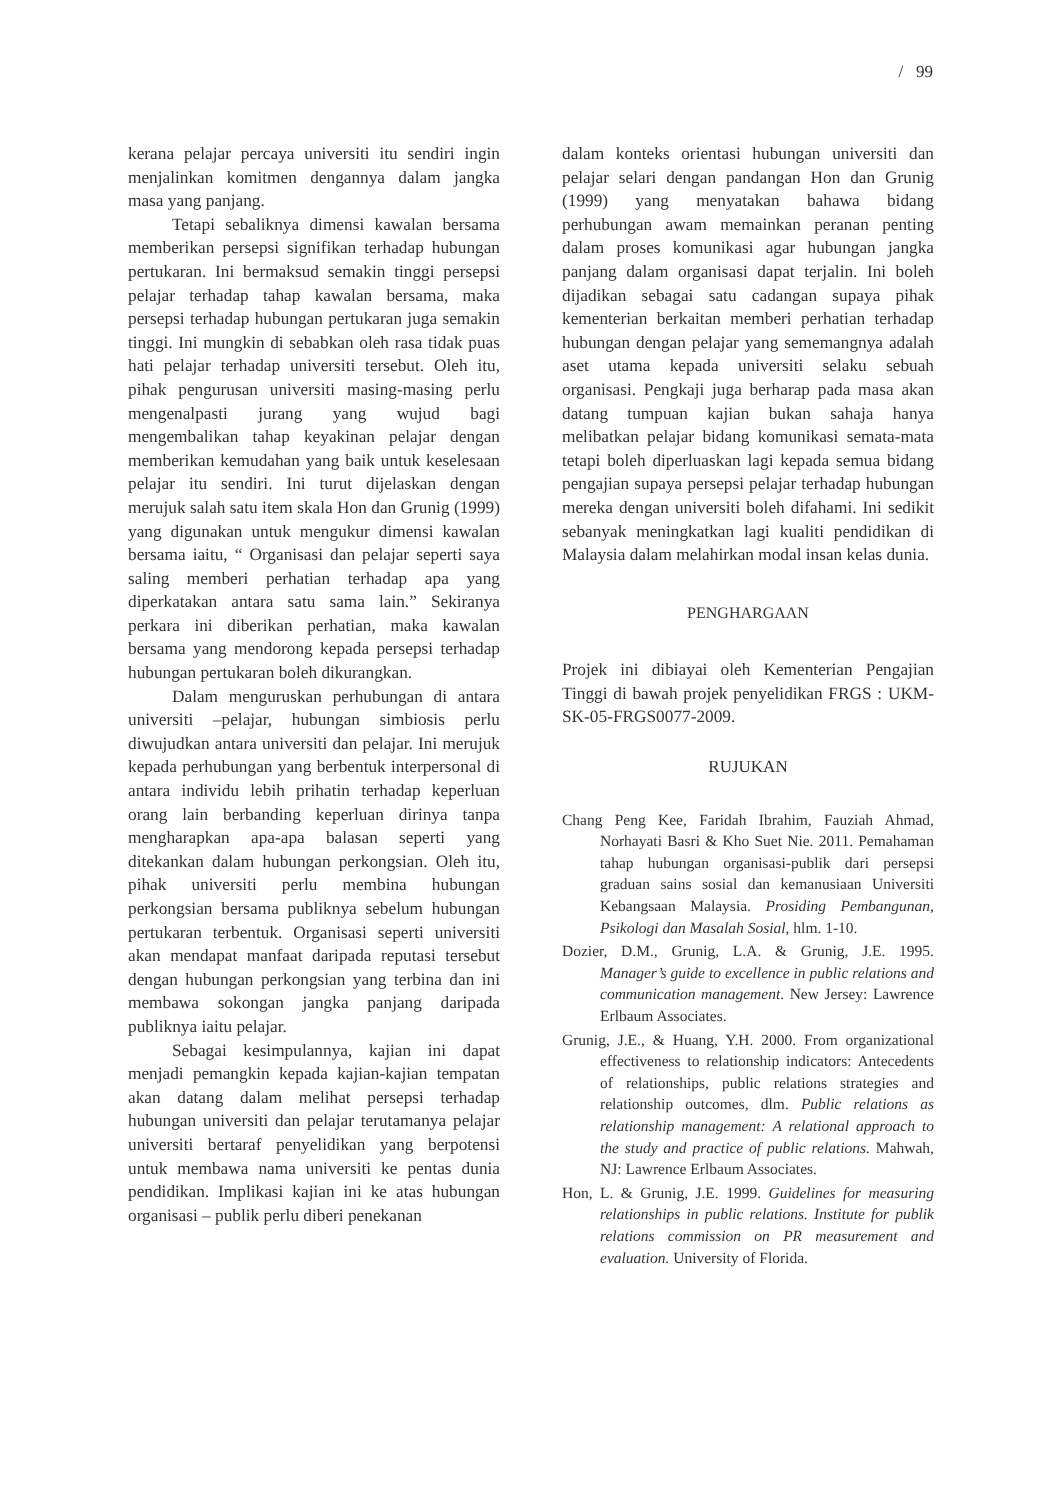/ 99
kerana pelajar percaya universiti itu sendiri ingin menjalinkan komitmen dengannya dalam jangka masa yang panjang.
Tetapi sebaliknya dimensi kawalan bersama memberikan persepsi signifikan terhadap hubungan pertukaran. Ini bermaksud semakin tinggi persepsi pelajar terhadap tahap kawalan bersama, maka persepsi terhadap hubungan pertukaran juga semakin tinggi. Ini mungkin di sebabkan oleh rasa tidak puas hati pelajar terhadap universiti tersebut. Oleh itu, pihak pengurusan universiti masing-masing perlu mengenalpasti jurang yang wujud bagi mengembalikan tahap keyakinan pelajar dengan memberikan kemudahan yang baik untuk keselesaan pelajar itu sendiri. Ini turut dijelaskan dengan merujuk salah satu item skala Hon dan Grunig (1999) yang digunakan untuk mengukur dimensi kawalan bersama iaitu, “ Organisasi dan pelajar seperti saya saling memberi perhatian terhadap apa yang diperkatakan antara satu sama lain.” Sekiranya perkara ini diberikan perhatian, maka kawalan bersama yang mendorong kepada persepsi terhadap hubungan pertukaran boleh dikurangkan.
Dalam menguruskan perhubungan di antara universiti –pelajar, hubungan simbiosis perlu diwujudkan antara universiti dan pelajar. Ini merujuk kepada perhubungan yang berbentuk interpersonal di antara individu lebih prihatin terhadap keperluan orang lain berbanding keperluan dirinya tanpa mengharapkan apa-apa balasan seperti yang ditekankan dalam hubungan perkongsian. Oleh itu, pihak universiti perlu membina hubungan perkongsian bersama publiknya sebelum hubungan pertukaran terbentuk. Organisasi seperti universiti akan mendapat manfaat daripada reputasi tersebut dengan hubungan perkongsian yang terbina dan ini membawa sokongan jangka panjang daripada publiknya iaitu pelajar.
Sebagai kesimpulannya, kajian ini dapat menjadi pemangkin kepada kajian-kajian tempatan akan datang dalam melihat persepsi terhadap hubungan universiti dan pelajar terutamanya pelajar universiti bertaraf penyelidikan yang berpotensi untuk membawa nama universiti ke pentas dunia pendidikan. Implikasi kajian ini ke atas hubungan organisasi – publik perlu diberi penekanan
dalam konteks orientasi hubungan universiti dan pelajar selari dengan pandangan Hon dan Grunig (1999) yang menyatakan bahawa bidang perhubungan awam memainkan peranan penting dalam proses komunikasi agar hubungan jangka panjang dalam organisasi dapat terjalin. Ini boleh dijadikan sebagai satu cadangan supaya pihak kementerian berkaitan memberi perhatian terhadap hubungan dengan pelajar yang sememangnya adalah aset utama kepada universiti selaku sebuah organisasi. Pengkaji juga berharap pada masa akan datang tumpuan kajian bukan sahaja hanya melibatkan pelajar bidang komunikasi semata-mata tetapi boleh diperluaskan lagi kepada semua bidang pengajian supaya persepsi pelajar terhadap hubungan mereka dengan universiti boleh difahami. Ini sedikit sebanyak meningkatkan lagi kualiti pendidikan di Malaysia dalam melahirkan modal insan kelas dunia.
PENGHARGAAN
Projek ini dibiayai oleh Kementerian Pengajian Tinggi di bawah projek penyelidikan FRGS : UKM-SK-05-FRGS0077-2009.
RUJUKAN
Chang Peng Kee, Faridah Ibrahim, Fauziah Ahmad, Norhayati Basri & Kho Suet Nie. 2011. Pemahaman tahap hubungan organisasi-publik dari persepsi graduan sains sosial dan kemanusiaan Universiti Kebangsaan Malaysia. Prosiding Pembangunan, Psikologi dan Masalah Sosial, hlm. 1-10.
Dozier, D.M., Grunig, L.A. & Grunig, J.E. 1995. Manager’s guide to excellence in public relations and communication management. New Jersey: Lawrence Erlbaum Associates.
Grunig, J.E., & Huang, Y.H. 2000. From organizational effectiveness to relationship indicators: Antecedents of relationships, public relations strategies and relationship outcomes, dlm. Public relations as relationship management: A relational approach to the study and practice of public relations. Mahwah, NJ: Lawrence Erlbaum Associates.
Hon, L. & Grunig, J.E. 1999. Guidelines for measuring relationships in public relations. Institute for publik relations commission on PR measurement and evaluation. University of Florida.